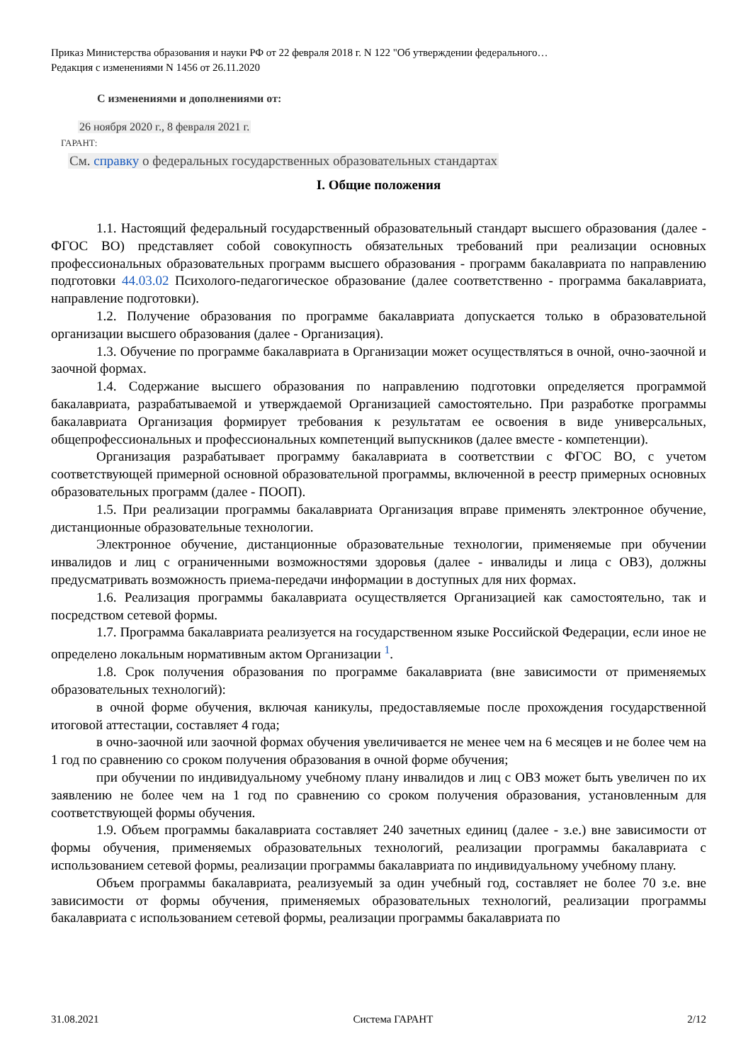Приказ Министерства образования и науки РФ от 22 февраля 2018 г. N 122 "Об утверждении федерального…
Редакция с изменениями N 1456 от 26.11.2020
С изменениями и дополнениями от:
26 ноября 2020 г., 8 февраля 2021 г.
ГАРАНТ:
См. справку о федеральных государственных образовательных стандартах
I. Общие положения
1.1. Настоящий федеральный государственный образовательный стандарт высшего образования (далее - ФГОС ВО) представляет собой совокупность обязательных требований при реализации основных профессиональных образовательных программ высшего образования - программ бакалавриата по направлению подготовки 44.03.02 Психолого-педагогическое образование (далее соответственно - программа бакалавриата, направление подготовки).
1.2. Получение образования по программе бакалавриата допускается только в образовательной организации высшего образования (далее - Организация).
1.3. Обучение по программе бакалавриата в Организации может осуществляться в очной, очно-заочной и заочной формах.
1.4. Содержание высшего образования по направлению подготовки определяется программой бакалавриата, разрабатываемой и утверждаемой Организацией самостоятельно. При разработке программы бакалавриата Организация формирует требования к результатам ее освоения в виде универсальных, общепрофессиональных и профессиональных компетенций выпускников (далее вместе - компетенции).
Организация разрабатывает программу бакалавриата в соответствии с ФГОС ВО, с учетом соответствующей примерной основной образовательной программы, включенной в реестр примерных основных образовательных программ (далее - ПООП).
1.5. При реализации программы бакалавриата Организация вправе применять электронное обучение, дистанционные образовательные технологии.
Электронное обучение, дистанционные образовательные технологии, применяемые при обучении инвалидов и лиц с ограниченными возможностями здоровья (далее - инвалиды и лица с ОВЗ), должны предусматривать возможность приема-передачи информации в доступных для них формах.
1.6. Реализация программы бакалавриата осуществляется Организацией как самостоятельно, так и посредством сетевой формы.
1.7. Программа бакалавриата реализуется на государственном языке Российской Федерации, если иное не определено локальным нормативным актом Организации <sup>1</sup>.
1.8. Срок получения образования по программе бакалавриата (вне зависимости от применяемых образовательных технологий):
в очной форме обучения, включая каникулы, предоставляемые после прохождения государственной итоговой аттестации, составляет 4 года;
в очно-заочной или заочной формах обучения увеличивается не менее чем на 6 месяцев и не более чем на 1 год по сравнению со сроком получения образования в очной форме обучения;
при обучении по индивидуальному учебному плану инвалидов и лиц с ОВЗ может быть увеличен по их заявлению не более чем на 1 год по сравнению со сроком получения образования, установленным для соответствующей формы обучения.
1.9. Объем программы бакалавриата составляет 240 зачетных единиц (далее - з.е.) вне зависимости от формы обучения, применяемых образовательных технологий, реализации программы бакалавриата с использованием сетевой формы, реализации программы бакалавриата по индивидуальному учебному плану.
Объем программы бакалавриата, реализуемый за один учебный год, составляет не более 70 з.е. вне зависимости от формы обучения, применяемых образовательных технологий, реализации программы бакалавриата с использованием сетевой формы, реализации программы бакалавриата по
31.08.2021 Система ГАРАНТ 2/12